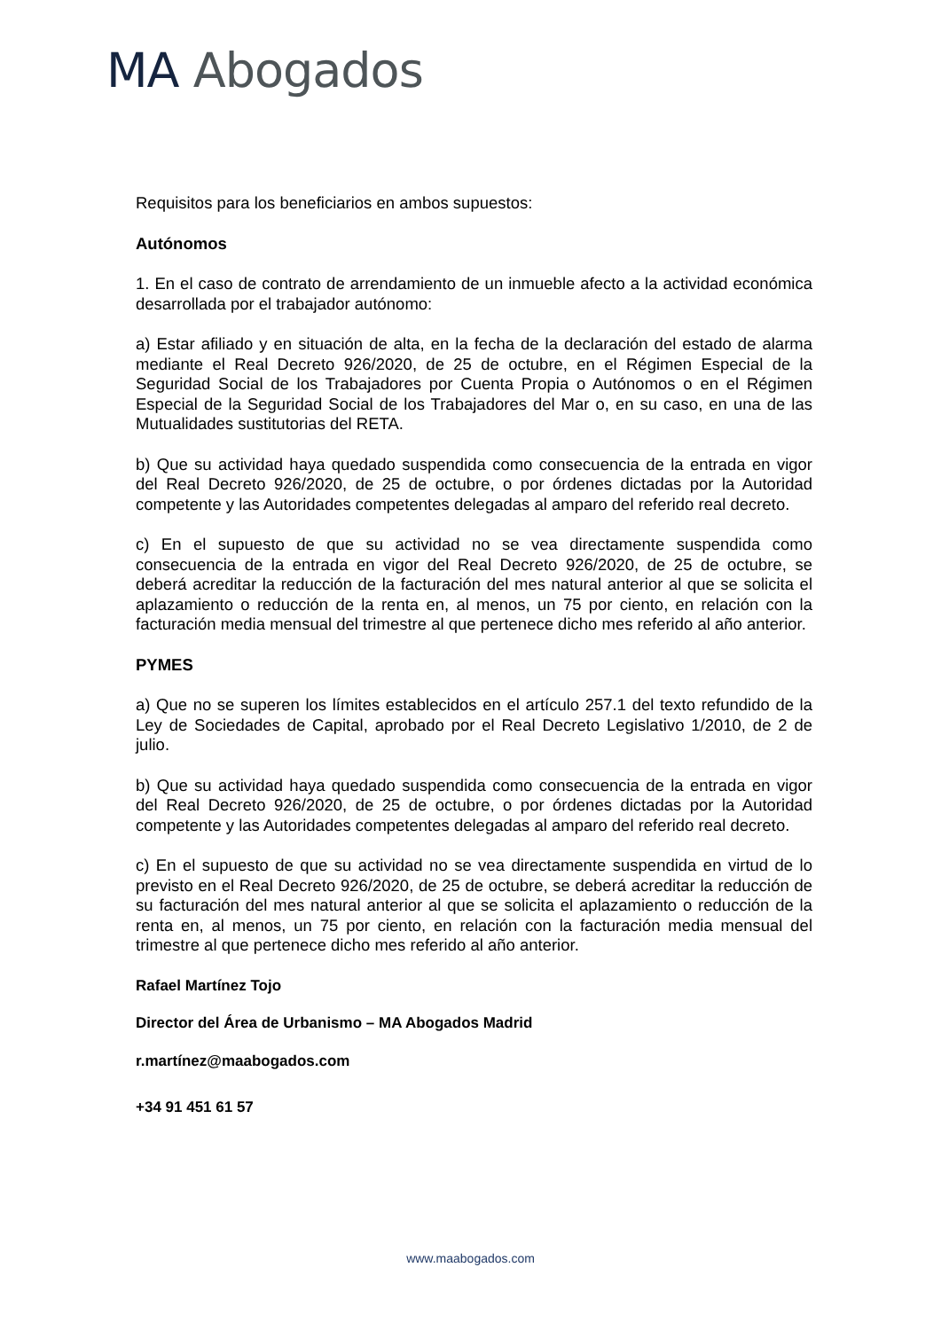MA Abogados
Requisitos para los beneficiarios en ambos supuestos:
Autónomos
1. En el caso de contrato de arrendamiento de un inmueble afecto a la actividad económica desarrollada por el trabajador autónomo:
a) Estar afiliado y en situación de alta, en la fecha de la declaración del estado de alarma mediante el Real Decreto 926/2020, de 25 de octubre, en el Régimen Especial de la Seguridad Social de los Trabajadores por Cuenta Propia o Autónomos o en el Régimen Especial de la Seguridad Social de los Trabajadores del Mar o, en su caso, en una de las Mutualidades sustitutorias del RETA.
b) Que su actividad haya quedado suspendida como consecuencia de la entrada en vigor del Real Decreto 926/2020, de 25 de octubre, o por órdenes dictadas por la Autoridad competente y las Autoridades competentes delegadas al amparo del referido real decreto.
c) En el supuesto de que su actividad no se vea directamente suspendida como consecuencia de la entrada en vigor del Real Decreto 926/2020, de 25 de octubre, se deberá acreditar la reducción de la facturación del mes natural anterior al que se solicita el aplazamiento o reducción de la renta en, al menos, un 75 por ciento, en relación con la facturación media mensual del trimestre al que pertenece dicho mes referido al año anterior.
PYMES
a) Que no se superen los límites establecidos en el artículo 257.1 del texto refundido de la Ley de Sociedades de Capital, aprobado por el Real Decreto Legislativo 1/2010, de 2 de julio.
b) Que su actividad haya quedado suspendida como consecuencia de la entrada en vigor del Real Decreto 926/2020, de 25 de octubre, o por órdenes dictadas por la Autoridad competente y las Autoridades competentes delegadas al amparo del referido real decreto.
c) En el supuesto de que su actividad no se vea directamente suspendida en virtud de lo previsto en el Real Decreto 926/2020, de 25 de octubre, se deberá acreditar la reducción de su facturación del mes natural anterior al que se solicita el aplazamiento o reducción de la renta en, al menos, un 75 por ciento, en relación con la facturación media mensual del trimestre al que pertenece dicho mes referido al año anterior.
Rafael Martínez Tojo
Director del Área de Urbanismo – MA Abogados Madrid
r.martínez@maabogados.com
+34 91 451 61 57
www.maabogados.com